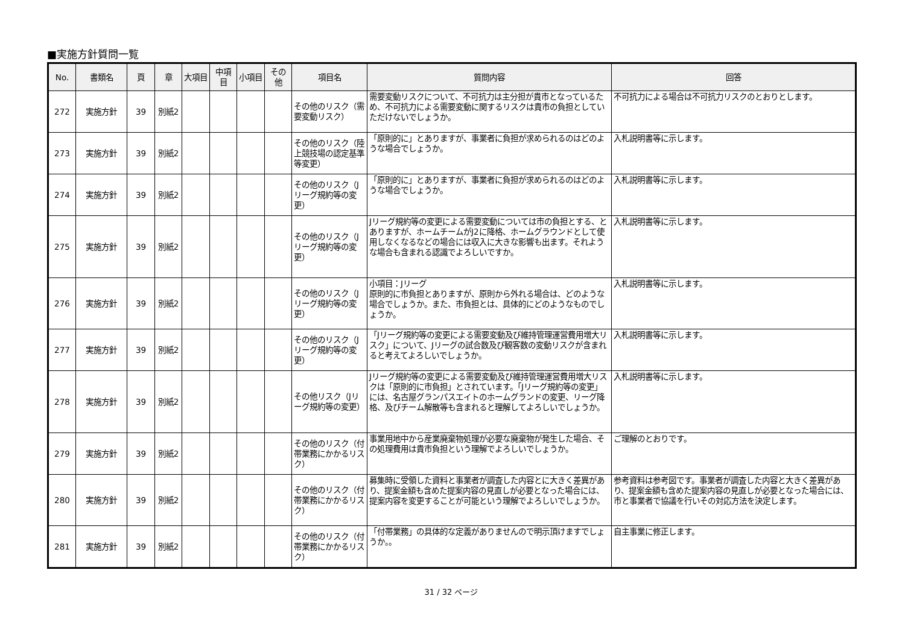■実施方針質問一覧
| No. | 書類名 | 頁 | 章 | 大項目 | 中項目 | 小項目 | その他 | 項目名 | 質問内容 | 回答 |
| --- | --- | --- | --- | --- | --- | --- | --- | --- | --- | --- |
| 272 | 実施方針 | 39 | 別紙2 | | | | | その他のリスク（需要変動リスク） | 需要変動リスクについて、不可抗力は主分担が貴市となっているため、不可抗力による需要変動に関するリスクは貴市の負担としていただけないでしょうか。 | 不可抗力による場合は不可抗力リスクのとおりとします。 |
| 273 | 実施方針 | 39 | 別紙2 | | | | | その他のリスク（陸上競技場の認定基準等変更） | 「原則的に」とありますが、事業者に負担が求められるのはどのような場合でしょうか。 | 入札説明書等に示します。 |
| 274 | 実施方針 | 39 | 別紙2 | | | | | その他のリスク（Jリーグ規約等の変更） | 「原則的に」とありますが、事業者に負担が求められるのはどのような場合でしょうか。 | 入札説明書等に示します。 |
| 275 | 実施方針 | 39 | 別紙2 | | | | | その他のリスク（Jリーグ規約等の変更） | Jリーグ規約等の変更による需要変動については市の負担とする、とありますが、ホームチームがJ2に降格、ホームグラウンドとして使用しなくなるなどの場合には収入に大きな影響も出ます。それような場合も含まれる認識でよろしいですか。 | 入札説明書等に示します。 |
| 276 | 実施方針 | 39 | 別紙2 | | | | | その他のリスク（Jリーグ規約等の変更） | 小項目：Jリーグ 原則的に市負担とありますが、原則から外れる場合は、どのような場合でしょうか。また、市負担とは、具体的にどのようなものでしょうか。 | 入札説明書等に示します。 |
| 277 | 実施方針 | 39 | 別紙2 | | | | | その他のリスク（Jリーグ規約等の変更） | 「Jリーグ規約等の変更による需要変動及び維持管理運営費用増大リスク」について、Jリーグの試合数及び観客数の変動リスクが含まれると考えてよろしいでしょうか。 | 入札説明書等に示します。 |
| 278 | 実施方針 | 39 | 別紙2 | | | | | その他リスク（Jリーグ規約等の変更） | Jリーグ規約等の変更による需要変動及び維持管理運営費用増大リスクは「原則的に市負担」とされています。「Jリーグ規約等の変更」には、名古屋グランパスエイトのホームグランドの変更、リーグ降格、及びチーム解散等も含まれると理解してよろしいでしょうか。 | 入札説明書等に示します。 |
| 279 | 実施方針 | 39 | 別紙2 | | | | | その他のリスク（付帯業務にかかるリスク） | 事業用地中から産業廃棄物処理が必要な廃棄物が発生した場合、その処理費用は貴市負担という理解でよろしいでしょうか。 | ご理解のとおりです。 |
| 280 | 実施方針 | 39 | 別紙2 | | | | | その他のリスク（付帯業務にかかるリスク） | 募集時に受領した資料と事業者が調査した内容とに大きく差異があり、提案金額も含めた提案内容の見直しが必要となった場合には、提案内容を変更することが可能という理解でよろしいでしょうか。 | 参考資料は参考図です。事業者が調査した内容と大きく差異があり、提案金額も含めた提案内容の見直しが必要となった場合には、市と事業者で協議を行いその対応方法を決定します。 |
| 281 | 実施方針 | 39 | 別紙2 | | | | | その他のリスク（付帯業務にかかるリスク） | 「付帯業務」の具体的な定義がありませんので明示頂けますでしょうか。。 | 自主事業に修正します。 |
31 / 32 ページ